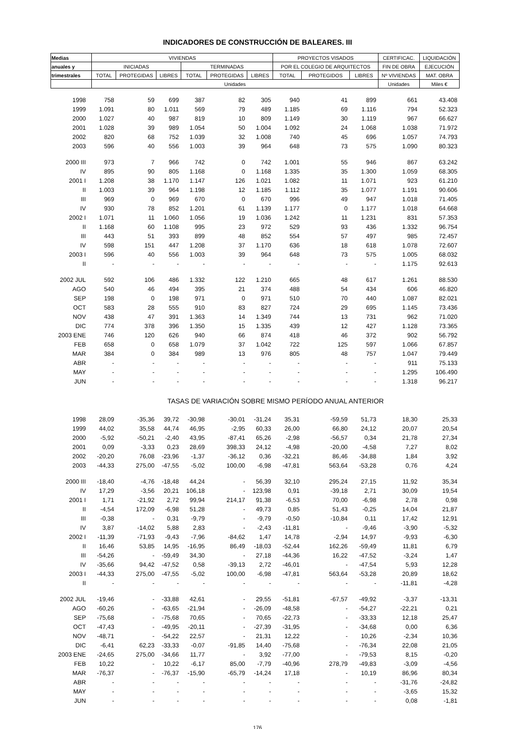INDICADORES DE CONSTRUCCIÓN DE BALEARES. III
| Medias | VIVIENDAS | | | | | | PROYECTOS VISADOS | | | CERTIFICAC. | LIQUIDACIÓN |
| --- | --- | --- | --- | --- | --- | --- | --- | --- | --- | --- | --- |
| anuales y | INICIADAS | | | TERMINADAS | | | POR EL COLEGIO DE ARQUITECTOS | | | FIN DE OBRA | EJECUCIÓN |
| trimestrales | TOTAL | PROTEGIDAS | LIBRES | TOTAL | PROTEGIDAS | LIBRES | TOTAL | PROTEGIDOS | LIBRES | Nº VIVIENDAS | MAT. OBRA |
| | Unidades | | | | | | | | | Unidades | Miles € |
| 1998 | 758 | 59 | 699 | 387 | 82 | 305 | 940 | 41 | 899 | 661 | 43.408 |
| 1999 | 1.091 | 80 | 1.011 | 569 | 79 | 489 | 1.185 | 69 | 1.116 | 794 | 52.323 |
| 2000 | 1.027 | 40 | 987 | 819 | 10 | 809 | 1.149 | 30 | 1.119 | 967 | 66.627 |
| 2001 | 1.028 | 39 | 989 | 1.054 | 50 | 1.004 | 1.092 | 24 | 1.068 | 1.038 | 71.972 |
| 2002 | 820 | 68 | 752 | 1.039 | 32 | 1.008 | 740 | 45 | 696 | 1.057 | 74.793 |
| 2003 | 596 | 40 | 556 | 1.003 | 39 | 964 | 648 | 73 | 575 | 1.090 | 80.323 |
| 2000 III | 973 | 7 | 966 | 742 | 0 | 742 | 1.001 | 55 | 946 | 867 | 63.242 |
| IV | 895 | 90 | 805 | 1.168 | 0 | 1.168 | 1.335 | 35 | 1.300 | 1.059 | 68.305 |
| 2001 I | 1.208 | 38 | 1.170 | 1.147 | 126 | 1.021 | 1.082 | 11 | 1.071 | 923 | 61.210 |
| II | 1.003 | 39 | 964 | 1.198 | 12 | 1.185 | 1.112 | 35 | 1.077 | 1.191 | 90.606 |
| III | 969 | 0 | 969 | 670 | 0 | 670 | 996 | 49 | 947 | 1.018 | 71.405 |
| IV | 930 | 78 | 852 | 1.201 | 61 | 1.139 | 1.177 | 0 | 1.177 | 1.018 | 64.668 |
| 2002 I | 1.071 | 11 | 1.060 | 1.056 | 19 | 1.036 | 1.242 | 11 | 1.231 | 831 | 57.353 |
| II | 1.168 | 60 | 1.108 | 995 | 23 | 972 | 529 | 93 | 436 | 1.332 | 96.754 |
| III | 443 | 51 | 393 | 899 | 48 | 852 | 554 | 57 | 497 | 985 | 72.457 |
| IV | 598 | 151 | 447 | 1.208 | 37 | 1.170 | 636 | 18 | 618 | 1.078 | 72.607 |
| 2003 I | 596 | 40 | 556 | 1.003 | 39 | 964 | 648 | 73 | 575 | 1.005 | 68.032 |
| II | - | - | - | - | - | - | - | - | - | 1.175 | 92.613 |
| 2002 JUL | 592 | 106 | 486 | 1.332 | 122 | 1.210 | 665 | 48 | 617 | 1.261 | 88.530 |
| AGO | 540 | 46 | 494 | 395 | 21 | 374 | 488 | 54 | 434 | 606 | 46.820 |
| SEP | 198 | 0 | 198 | 971 | 0 | 971 | 510 | 70 | 440 | 1.087 | 82.021 |
| OCT | 583 | 28 | 555 | 910 | 83 | 827 | 724 | 29 | 695 | 1.145 | 73.436 |
| NOV | 438 | 47 | 391 | 1.363 | 14 | 1.349 | 744 | 13 | 731 | 962 | 71.020 |
| DIC | 774 | 378 | 396 | 1.350 | 15 | 1.335 | 439 | 12 | 427 | 1.128 | 73.365 |
| 2003 ENE | 746 | 120 | 626 | 940 | 66 | 874 | 418 | 46 | 372 | 902 | 56.792 |
| FEB | 658 | 0 | 658 | 1.079 | 37 | 1.042 | 722 | 125 | 597 | 1.066 | 67.857 |
| MAR | 384 | 0 | 384 | 989 | 13 | 976 | 805 | 48 | 757 | 1.047 | 79.449 |
| ABR | - | - | - | - | - | - | - | - | - | 911 | 75.133 |
| MAY | - | - | - | - | - | - | - | - | - | 1.295 | 106.490 |
| JUN | - | - | - | - | - | - | - | - | - | 1.318 | 96.217 |
| | TASAS DE VARIACIÓN SOBRE MISMO PERÍODO ANUAL ANTERIOR | | | | | | | | | | |
| 1998 | 28,09 | -35,36 | 39,72 | -30,98 | -30,01 | -31,24 | 35,31 | -59,59 | 51,73 | 18,30 | 25,33 |
| 1999 | 44,02 | 35,58 | 44,74 | 46,95 | -2,95 | 60,33 | 26,00 | 66,80 | 24,12 | 20,07 | 20,54 |
| 2000 | -5,92 | -50,21 | -2,40 | 43,95 | -87,41 | 65,26 | -2,98 | -56,57 | 0,34 | 21,78 | 27,34 |
| 2001 | 0,09 | -3,33 | 0,23 | 28,69 | 398,33 | 24,12 | -4,98 | -20,00 | -4,58 | 7,27 | 8,02 |
| 2002 | -20,20 | 76,08 | -23,96 | -1,37 | -36,12 | 0,36 | -32,21 | 86,46 | -34,88 | 1,84 | 3,92 |
| 2003 | -44,33 | 275,00 | -47,55 | -5,02 | 100,00 | -6,98 | -47,81 | 563,64 | -53,28 | 0,76 | 4,24 |
| 2000 III | -18,40 | -4,76 | -18,48 | 44,24 | - | 56,39 | 32,10 | 295,24 | 27,15 | 11,92 | 35,34 |
| IV | 17,29 | -3,56 | 20,21 | 106,18 | - | 123,98 | 0,91 | -39,18 | 2,71 | 30,09 | 19,54 |
| 2001 I | 1,71 | -21,92 | 2,72 | 99,94 | 214,17 | 91,38 | -6,53 | 70,00 | -6,98 | 2,78 | 0,98 |
| II | -4,54 | 172,09 | -6,98 | 51,28 | - | 49,73 | 0,85 | 51,43 | -0,25 | 14,04 | 21,87 |
| III | -0,38 | - | 0,31 | -9,79 | - | -9,79 | -0,50 | -10,84 | 0,11 | 17,42 | 12,91 |
| IV | 3,87 | -14,02 | 5,88 | 2,83 | - | -2,43 | -11,81 | - | -9,46 | -3,90 | -5,32 |
| 2002 I | -11,39 | -71,93 | -9,43 | -7,96 | -84,62 | 1,47 | 14,78 | -2,94 | 14,97 | -9,93 | -6,30 |
| II | 16,46 | 53,85 | 14,95 | -16,95 | 86,49 | -18,03 | -52,44 | 162,26 | -59,49 | 11,81 | 6,79 |
| III | -54,26 | - | -59,49 | 34,30 | - | 27,18 | -44,36 | 16,22 | -47,52 | -3,24 | 1,47 |
| IV | -35,66 | 94,42 | -47,52 | 0,58 | -39,13 | 2,72 | -46,01 | - | -47,54 | 5,93 | 12,28 |
| 2003 I | -44,33 | 275,00 | -47,55 | -5,02 | 100,00 | -6,98 | -47,81 | 563,64 | -53,28 | 20,89 | 18,62 |
| II | - | - | - | - | - | - | - | - | - | -11,81 | -4,28 |
| 2002 JUL | -19,46 | - | -33,88 | 42,61 | - | 29,55 | -51,81 | -67,57 | -49,92 | -3,37 | -13,31 |
| AGO | -60,26 | - | -63,65 | -21,94 | - | -26,09 | -48,58 | - | -54,27 | -22,21 | 0,21 |
| SEP | -75,68 | - | -75,68 | 70,65 | - | 70,65 | -22,73 | - | -33,33 | 12,18 | 25,47 |
| OCT | -47,43 | - | -49,95 | -20,11 | - | -27,39 | -31,95 | - | -34,68 | 0,00 | 6,36 |
| NOV | -48,71 | - | -54,22 | 22,57 | - | 21,31 | 12,22 | - | 10,26 | -2,34 | 10,36 |
| DIC | -6,41 | 62,23 | -33,33 | -0,07 | -91,85 | 14,40 | -75,68 | - | -76,34 | 22,08 | 21,05 |
| 2003 ENE | -24,65 | 275,00 | -34,66 | 11,77 | - | 3,92 | -77,00 | - | -79,53 | 8,15 | -0,20 |
| FEB | 10,22 | - | 10,22 | -6,17 | 85,00 | -7,79 | -40,96 | 278,79 | -49,83 | -3,09 | -4,56 |
| MAR | -76,37 | - | -76,37 | -15,90 | -65,79 | -14,24 | 17,18 | - | 10,19 | 86,96 | 80,34 |
| ABR | - | - | - | - | - | - | - | - | - | -31,76 | -24,82 |
| MAY | - | - | - | - | - | - | - | - | - | -3,65 | 15,32 |
| JUN | - | - | - | - | - | - | - | - | - | 0,08 | -1,81 |
176